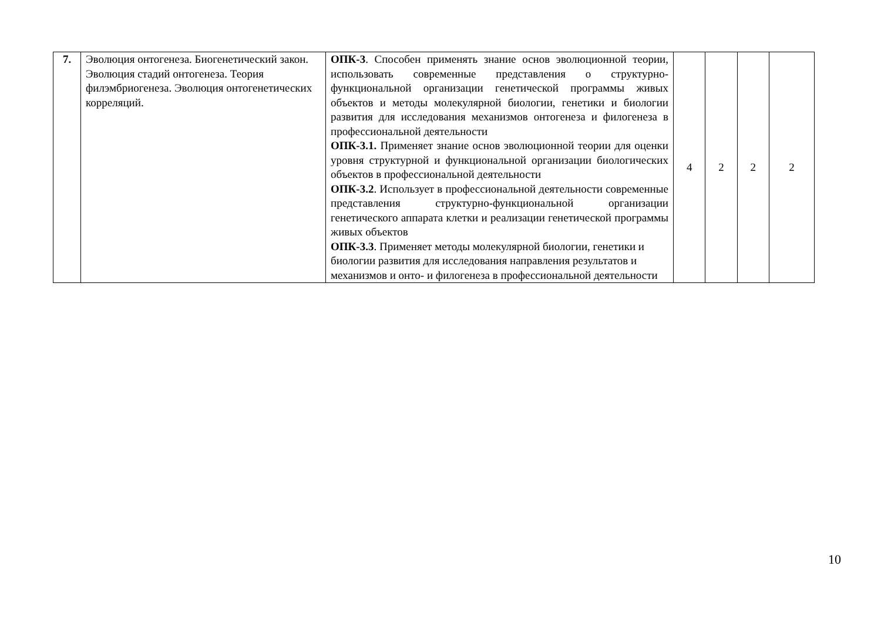| 7. | Эволюция онтогенеза. Биогенетический закон. Эволюция стадий онтогенеза. Теория филэмбриогенеза. Эволюция онтогенетических корреляций. | ОПК-3 . Способен применять знание основ эволюционной теории, использовать современные представления о структурно-функциональной организации генетической программы живых объектов и методы молекулярной биологии, генетики и биологии развития для исследования механизмов онтогенеза и филогенеза в профессиональной деятельности ОПК-3.1. Применяет знание основ эволюционной теории для оценки уровня структурной и функциональной организации биологических объектов в профессиональной деятельности ОПК-3.2 . Использует в профессиональной деятельности современные представления структурно-функциональной организации генетического аппарата клетки и реализации генетической программы живых объектов ОПК-3.3 . Применяет методы молекулярной биологии, генетики и биологии развития для исследования направления результатов и механизмов и онто- и филогенеза в профессиональной деятельности | 4 | 2 | 2 | 2 |
10